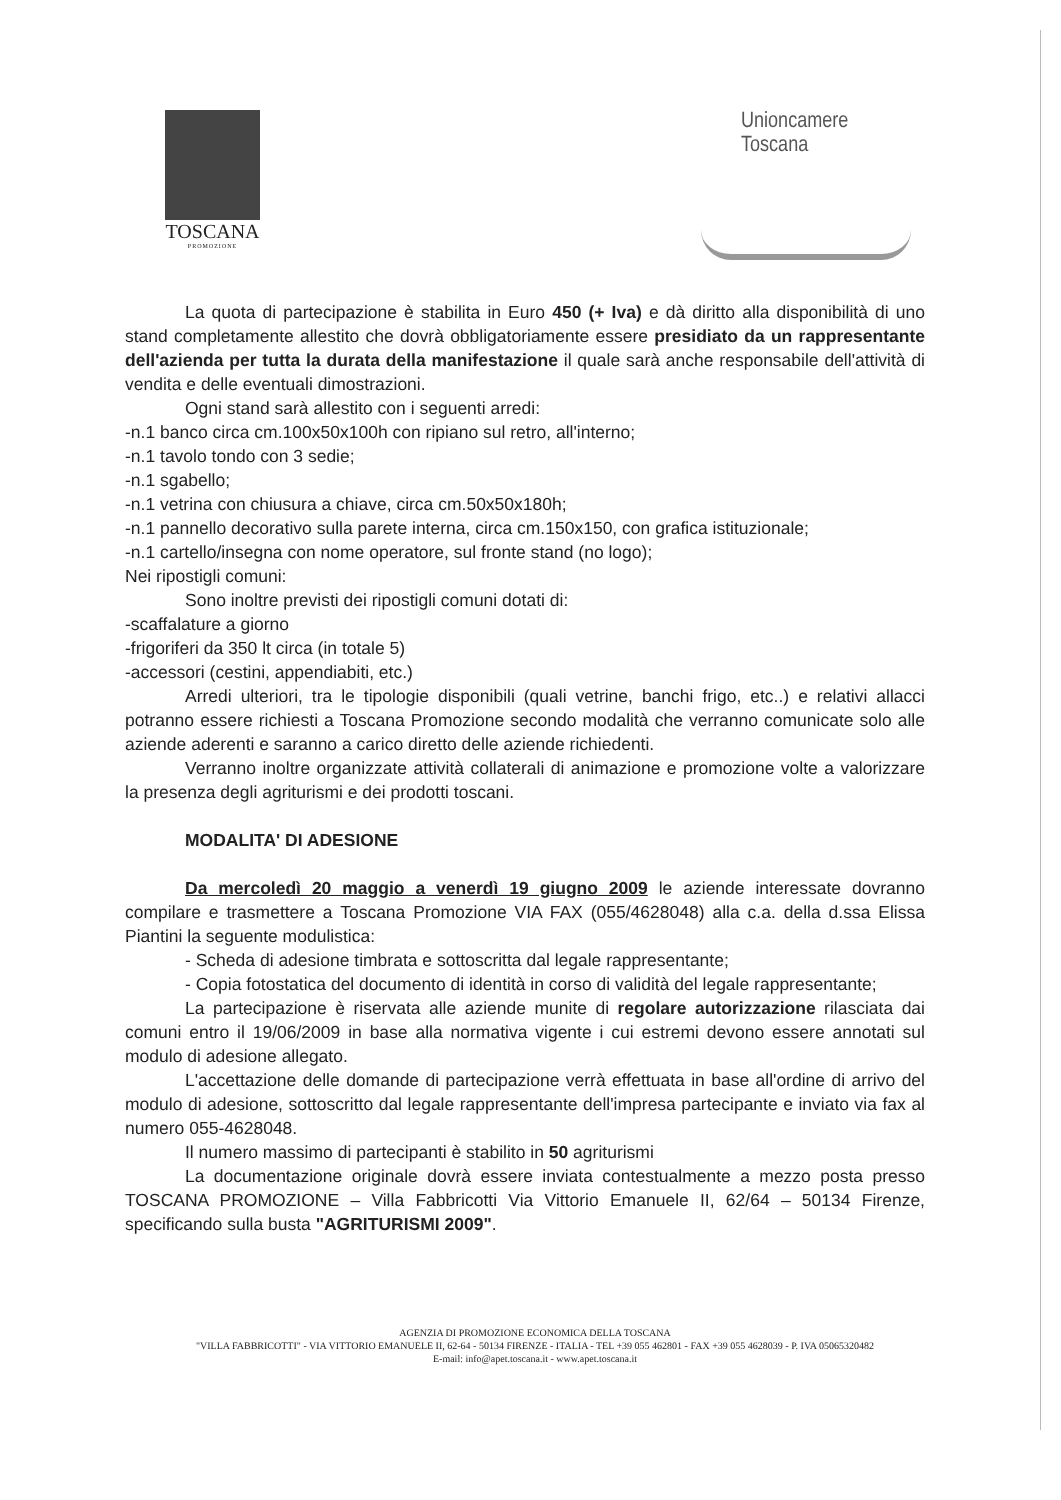TOSCANA
PROMOZIONE
Unioncamere
Toscana
La quota di partecipazione è stabilita in Euro 450 (+ Iva) e dà diritto alla disponibilità di uno stand completamente allestito che dovrà obbligatoriamente essere presidiato da un rappresentante dell'azienda per tutta la durata della manifestazione il quale sarà anche responsabile dell'attività di vendita e delle eventuali dimostrazioni.
Ogni stand sarà allestito con i seguenti arredi:
-n.1 banco circa cm.100x50x100h con ripiano sul retro, all'interno;
-n.1 tavolo tondo con 3 sedie;
-n.1 sgabello;
-n.1 vetrina con chiusura a chiave, circa cm.50x50x180h;
-n.1 pannello decorativo sulla parete interna, circa cm.150x150, con grafica istituzionale;
-n.1 cartello/insegna con nome operatore, sul fronte stand (no logo);
Nei ripostigli comuni:
Sono inoltre previsti dei ripostigli comuni dotati di:
-scaffalature a giorno
-frigoriferi da 350 lt circa (in totale 5)
-accessori (cestini, appendiabiti, etc.)
Arredi ulteriori, tra le tipologie disponibili (quali vetrine, banchi frigo, etc..) e relativi allacci potranno essere richiesti a Toscana Promozione secondo modalità che verranno comunicate solo alle aziende aderenti e saranno a carico diretto delle aziende richiedenti.
Verranno inoltre organizzate attività collaterali di animazione e promozione volte a valorizzare la presenza degli agriturismi e dei prodotti toscani.
MODALITA' DI ADESIONE
Da mercoledì 20 maggio a venerdì 19 giugno 2009 le aziende interessate dovranno compilare e trasmettere a Toscana Promozione VIA FAX (055/4628048) alla c.a. della d.ssa Elissa Piantini la seguente modulistica:
- Scheda di adesione timbrata e sottoscritta dal legale rappresentante;
- Copia fotostatica del documento di identità in corso di validità del legale rappresentante;
La partecipazione è riservata alle aziende munite di regolare autorizzazione rilasciata dai comuni entro il 19/06/2009 in base alla normativa vigente i cui estremi devono essere annotati sul modulo di adesione allegato.
L'accettazione delle domande di partecipazione verrà effettuata in base all'ordine di arrivo del modulo di adesione, sottoscritto dal legale rappresentante dell'impresa partecipante e inviato via fax al numero 055-4628048.
Il numero massimo di partecipanti è stabilito in 50 agriturismi
La documentazione originale dovrà essere inviata contestualmente a mezzo posta presso TOSCANA PROMOZIONE – Villa Fabbricotti Via Vittorio Emanuele II, 62/64 – 50134 Firenze, specificando sulla busta "AGRITURISMI 2009".
AGENZIA DI PROMOZIONE ECONOMICA DELLA TOSCANA
"VILLA FABBRICOTTI" - VIA VITTORIO EMANUELE II, 62-64 - 50134 FIRENZE - ITALIA - TEL +39 055 462801 - FAX +39 055 4628039 - P. IVA 05065320482
E-mail: info@apet.toscana.it - www.apet.toscana.it